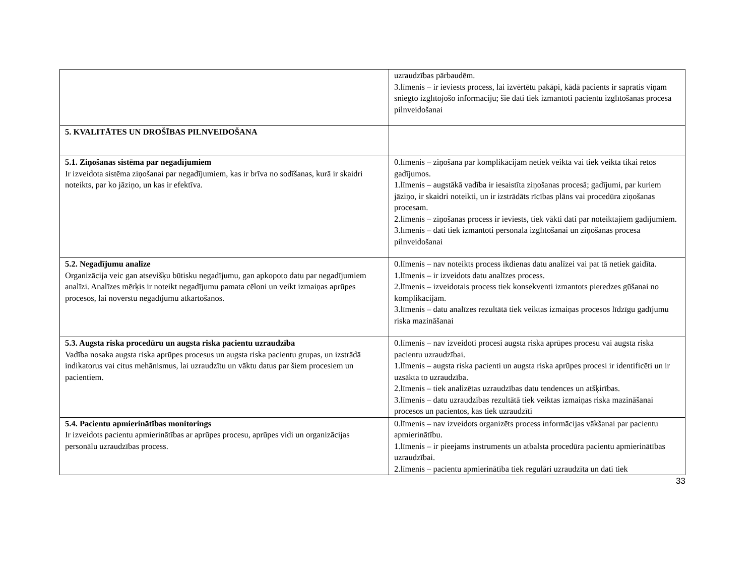| | uzraudzības pārbaudēm. 3.līmenis – ir ieviests process, lai izvērtētu pakāpi, kādā pacients ir sapratis viņam sniegto izglītojošo informāciju; šie dati tiek izmantoti pacientu izglītošanas procesa pilnveidošanai |
| 5. KVALITĀTES UN DROŠĪBAS PILNVEIDOŠANA | |
| 5.1. Ziņošanas sistēma par negadījumiem Ir izveidota sistēma ziņošanai par negadījumiem, kas ir brīva no sodīšanas, kurā ir skaidri noteikts, par ko jāziņo, un kas ir efektīva. | 0.līmenis – ziņošana par komplikācijām netiek veikta vai tiek veikta tikai retos gadījumos. 1.līmenis – augstākā vadība ir iesaistīta ziņošanas procesā; gadījumi, par kuriem jāziņo, ir skaidri noteikti, un ir izstrādāts rīcības plāns vai procedūra ziņošanas procesam. 2.līmenis – ziņošanas process ir ieviests, tiek vākti dati par noteiktajiem gadījumiem. 3.līmenis – dati tiek izmantoti personāla izglītošanai un ziņošanas procesa pilnveidošanai |
| 5.2. Negadījumu analīze Organizācija veic gan atsevišķu būtisku negadījumu, gan apkopoto datu par negadījumiem analīzi. Analīzes mērķis ir noteikt negadījumu pamata cēloni un veikt izmaiņas aprūpes procesos, lai novērstu negadījumu atkārtošanos. | 0.līmenis – nav noteikts process ikdienas datu analīzei vai pat tā netiek gaidīta. 1.līmenis – ir izveidots datu analīzes process. 2.līmenis – izveidotais process tiek konsekventi izmantots pieredzes gūšanai no komplikācijām. 3.līmenis – datu analīzes rezultātā tiek veiktas izmaiņas procesos līdzīgu gadījumu riska mazināšanai |
| 5.3. Augsta riska procedūru un augsta riska pacientu uzraudzība Vadība nosaka augsta riska aprūpes procesus un augsta riska pacientu grupas, un izstrādā indikatorus vai citus mehānismus, lai uzraudzītu un vāktu datus par šiem procesiem un pacientiem. | 0.līmenis – nav izveidoti procesi augsta riska aprūpes procesu vai augsta riska pacientu uzraudzībai. 1.līmenis – augsta riska pacienti un augsta riska aprūpes procesi ir identificēti un ir uzsākta to uzraudzība. 2.līmenis – tiek analizētas uzraudzības datu tendences un atšķirības. 3.līmenis – datu uzraudzības rezultātā tiek veiktas izmaiņas riska mazināšanai procesos un pacientos, kas tiek uzraudzīti |
| 5.4. Pacientu apmierinātības monitorings Ir izveidots pacientu apmierinātības ar aprūpes procesu, aprūpes vidi un organizācijas personālu uzraudzības process. | 0.līmenis – nav izveidots organizēts process informācijas vākšanai par pacientu apmierinātību. 1.līmenis – ir pieejams instruments un atbalsta procedūra pacientu apmierinātības uzraudzībai. 2.līmenis – pacientu apmierinātība tiek regulāri uzraudzīta un dati tiek |
33